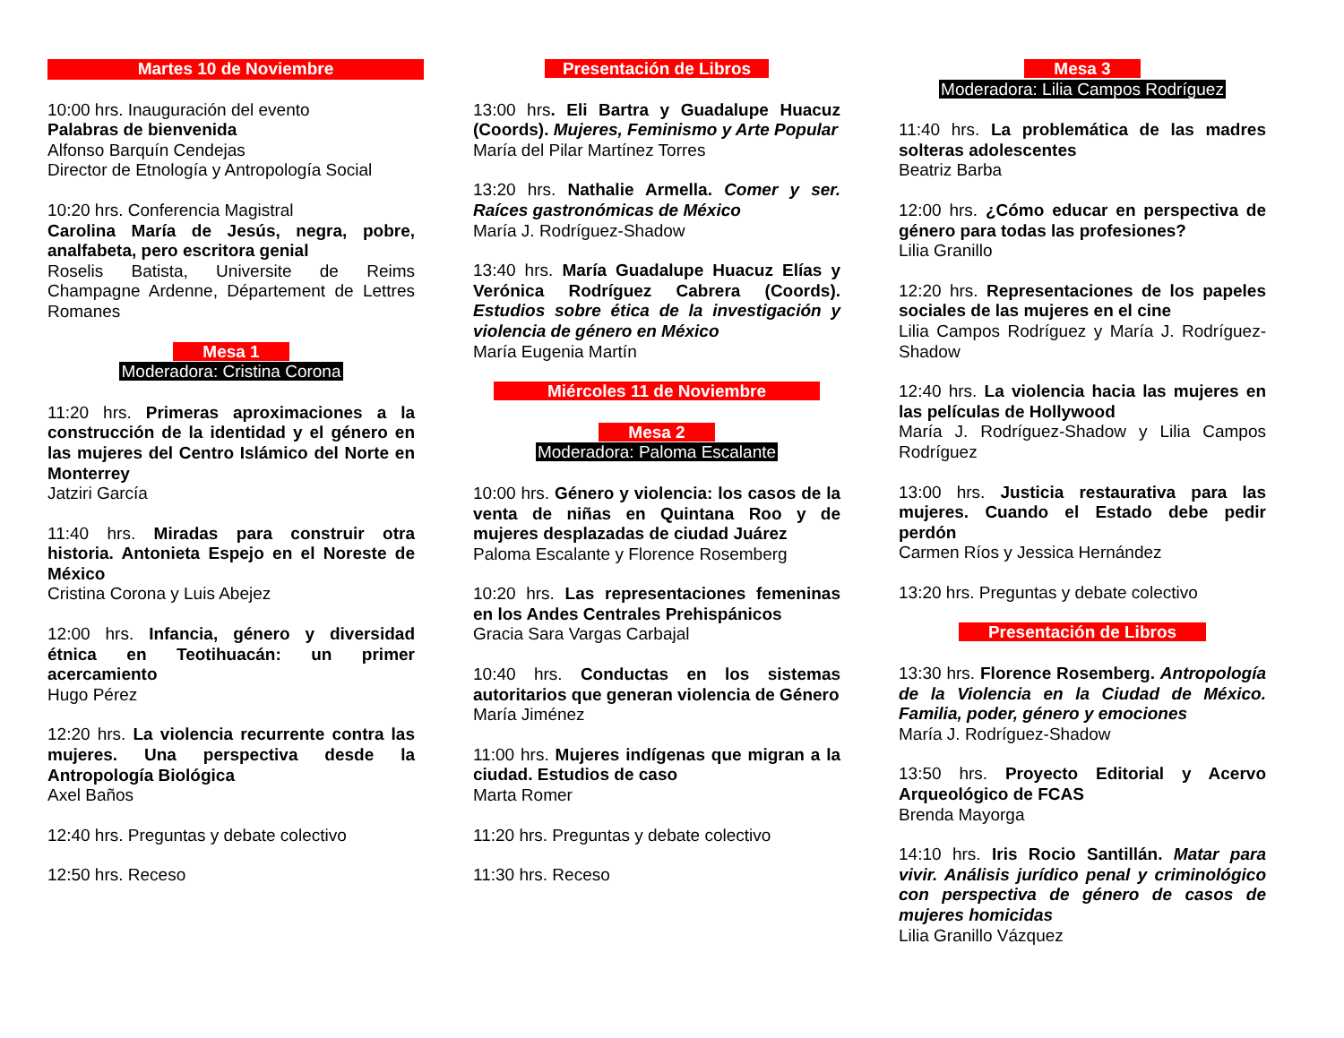Martes 10 de Noviembre
10:00 hrs. Inauguración del evento
Palabras de bienvenida
Alfonso Barquín Cendejas
Director de Etnología y Antropología Social
10:20 hrs. Conferencia Magistral
Carolina María de Jesús, negra, pobre, analfabeta, pero escritora genial
Roselis Batista, Universite de Reims Champagne Ardenne, Département de Lettres Romanes
Mesa 1
Moderadora: Cristina Corona
11:20 hrs. Primeras aproximaciones a la construcción de la identidad y el género en las mujeres del Centro Islámico del Norte en Monterrey
Jatziri García
11:40 hrs. Miradas para construir otra historia. Antonieta Espejo en el Noreste de México
Cristina Corona y Luis Abejez
12:00 hrs. Infancia, género y diversidad étnica en Teotihuacán: un primer acercamiento
Hugo Pérez
12:20 hrs. La violencia recurrente contra las mujeres. Una perspectiva desde la Antropología Biológica
Axel Baños
12:40 hrs. Preguntas y debate colectivo
12:50 hrs. Receso
Presentación de Libros
13:00 hrs. Eli Bartra y Guadalupe Huacuz (Coords). Mujeres, Feminismo y Arte Popular
María del Pilar Martínez Torres
13:20 hrs. Nathalie Armella. Comer y ser. Raíces gastronómicas de México
María J. Rodríguez-Shadow
13:40 hrs. María Guadalupe Huacuz Elías y Verónica Rodríguez Cabrera (Coords). Estudios sobre ética de la investigación y violencia de género en México
María Eugenia Martín
Miércoles 11 de Noviembre
Mesa 2
Moderadora: Paloma Escalante
10:00 hrs. Género y violencia: los casos de la venta de niñas en Quintana Roo y de mujeres desplazadas de ciudad Juárez
Paloma Escalante y Florence Rosemberg
10:20 hrs. Las representaciones femeninas en los Andes Centrales Prehispánicos
Gracia Sara Vargas Carbajal
10:40 hrs. Conductas en los sistemas autoritarios que generan violencia de Género
María Jiménez
11:00 hrs. Mujeres indígenas que migran a la ciudad. Estudios de caso
Marta Romer
11:20 hrs. Preguntas y debate colectivo
11:30 hrs. Receso
Mesa 3
Moderadora: Lilia Campos Rodríguez
11:40 hrs. La problemática de las madres solteras adolescentes
Beatriz Barba
12:00 hrs. ¿Cómo educar en perspectiva de género para todas las profesiones?
Lilia Granillo
12:20 hrs. Representaciones de los papeles sociales de las mujeres en el cine
Lilia Campos Rodríguez y María J. Rodríguez-Shadow
12:40 hrs. La violencia hacia las mujeres en las películas de Hollywood
María J. Rodríguez-Shadow y Lilia Campos Rodríguez
13:00 hrs. Justicia restaurativa para las mujeres. Cuando el Estado debe pedir perdón
Carmen Ríos y Jessica Hernández
13:20 hrs. Preguntas y debate colectivo
Presentación de Libros
13:30 hrs. Florence Rosemberg. Antropología de la Violencia en la Ciudad de México. Familia, poder, género y emociones
María J. Rodríguez-Shadow
13:50 hrs. Proyecto Editorial y Acervo Arqueológico de FCAS
Brenda Mayorga
14:10 hrs. Iris Rocio Santillán. Matar para vivir. Análisis jurídico penal y criminológico con perspectiva de género de casos de mujeres homicidas
Lilia Granillo Vázquez